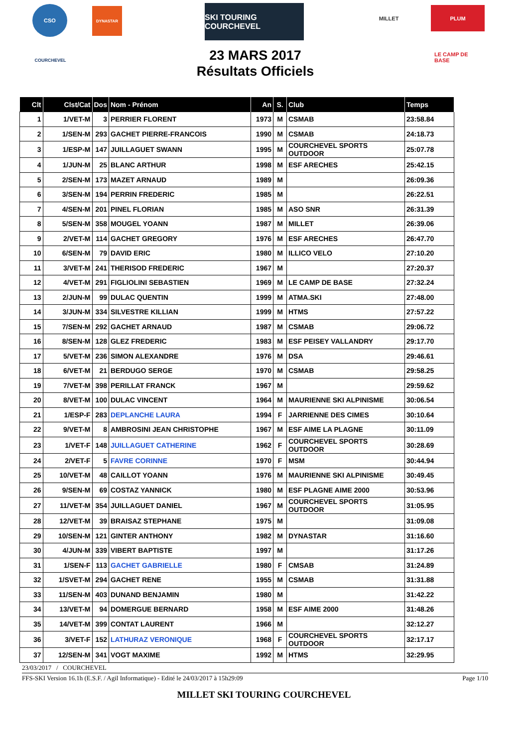CSO DYNASTAR
SKI TOURING COURCHEVEL
MILLET PLUM
COURCHEVEL LE CAMP DE BASE
23 MARS 2017
Résultats Officiels
| Clt | Clst/Cat | Dos | Nom - Prénom | An | S. | Club | Temps |
| --- | --- | --- | --- | --- | --- | --- | --- |
| 1 | 1/VET-M | 3 | PERRIER FLORENT | 1973 | M | CSMAB | 23:58.84 |
| 2 | 1/SEN-M | 293 | GACHET PIERRE-FRANCOIS | 1990 | M | CSMAB | 24:18.73 |
| 3 | 1/ESP-M | 147 | JUILLAGUET SWANN | 1995 | M | COURCHEVEL SPORTS OUTDOOR | 25:07.78 |
| 4 | 1/JUN-M | 25 | BLANC ARTHUR | 1998 | M | ESF ARECHES | 25:42.15 |
| 5 | 2/SEN-M | 173 | MAZET ARNAUD | 1989 | M | | 26:09.36 |
| 6 | 3/SEN-M | 194 | PERRIN FREDERIC | 1985 | M | | 26:22.51 |
| 7 | 4/SEN-M | 201 | PINEL FLORIAN | 1985 | M | ASO SNR | 26:31.39 |
| 8 | 5/SEN-M | 358 | MOUGEL YOANN | 1987 | M | MILLET | 26:39.06 |
| 9 | 2/VET-M | 114 | GACHET GREGORY | 1976 | M | ESF ARECHES | 26:47.70 |
| 10 | 6/SEN-M | 79 | DAVID ERIC | 1980 | M | ILLICO VELO | 27:10.20 |
| 11 | 3/VET-M | 241 | THERISOD FREDERIC | 1967 | M | | 27:20.37 |
| 12 | 4/VET-M | 291 | FIGLIOLINI SEBASTIEN | 1969 | M | LE CAMP DE BASE | 27:32.24 |
| 13 | 2/JUN-M | 99 | DULAC QUENTIN | 1999 | M | ATMA.SKI | 27:48.00 |
| 14 | 3/JUN-M | 334 | SILVESTRE KILLIAN | 1999 | M | HTMS | 27:57.22 |
| 15 | 7/SEN-M | 292 | GACHET ARNAUD | 1987 | M | CSMAB | 29:06.72 |
| 16 | 8/SEN-M | 128 | GLEZ FREDERIC | 1983 | M | ESF PEISEY VALLANDRY | 29:17.70 |
| 17 | 5/VET-M | 236 | SIMON ALEXANDRE | 1976 | M | DSA | 29:46.61 |
| 18 | 6/VET-M | 21 | BERDUGO SERGE | 1970 | M | CSMAB | 29:58.25 |
| 19 | 7/VET-M | 398 | PERILLAT FRANCK | 1967 | M | | 29:59.62 |
| 20 | 8/VET-M | 100 | DULAC VINCENT | 1964 | M | MAURIENNE SKI ALPINISME | 30:06.54 |
| 21 | 1/ESP-F | 283 | DEPLANCHE LAURA | 1994 | F | JARRIENNE DES CIMES | 30:10.64 |
| 22 | 9/VET-M | 8 | AMBROSINI JEAN CHRISTOPHE | 1967 | M | ESF AIME LA PLAGNE | 30:11.09 |
| 23 | 1/VET-F | 148 | JUILLAGUET CATHERINE | 1962 | F | COURCHEVEL SPORTS OUTDOOR | 30:28.69 |
| 24 | 2/VET-F | 5 | FAVRE CORINNE | 1970 | F | MSM | 30:44.94 |
| 25 | 10/VET-M | 48 | CAILLOT YOANN | 1976 | M | MAURIENNE SKI ALPINISME | 30:49.45 |
| 26 | 9/SEN-M | 69 | COSTAZ YANNICK | 1980 | M | ESF PLAGNE AIME 2000 | 30:53.96 |
| 27 | 11/VET-M | 354 | JUILLAGUET DANIEL | 1967 | M | COURCHEVEL SPORTS OUTDOOR | 31:05.95 |
| 28 | 12/VET-M | 39 | BRAISAZ STEPHANE | 1975 | M | | 31:09.08 |
| 29 | 10/SEN-M | 121 | GINTER ANTHONY | 1982 | M | DYNASTAR | 31:16.60 |
| 30 | 4/JUN-M | 339 | VIBERT BAPTISTE | 1997 | M | | 31:17.26 |
| 31 | 1/SEN-F | 113 | GACHET GABRIELLE | 1980 | F | CMSAB | 31:24.89 |
| 32 | 1/SVET-M | 294 | GACHET RENE | 1955 | M | CSMAB | 31:31.88 |
| 33 | 11/SEN-M | 403 | DUNAND BENJAMIN | 1980 | M | | 31:42.22 |
| 34 | 13/VET-M | 94 | DOMERGUE BERNARD | 1958 | M | ESF AIME 2000 | 31:48.26 |
| 35 | 14/VET-M | 399 | CONTAT LAURENT | 1966 | M | | 32:12.27 |
| 36 | 3/VET-F | 152 | LATHURAZ VERONIQUE | 1968 | F | COURCHEVEL SPORTS OUTDOOR | 32:17.17 |
| 37 | 12/SEN-M | 341 | VOGT MAXIME | 1992 | M | HTMS | 32:29.95 |
23/03/2017 / COURCHEVEL
FFS-SKI Version 16.1h (E.S.F. / Agil Informatique) - Edité le 24/03/2017 à 15h29:09 Page 1/10
MILLET SKI TOURING COURCHEVEL